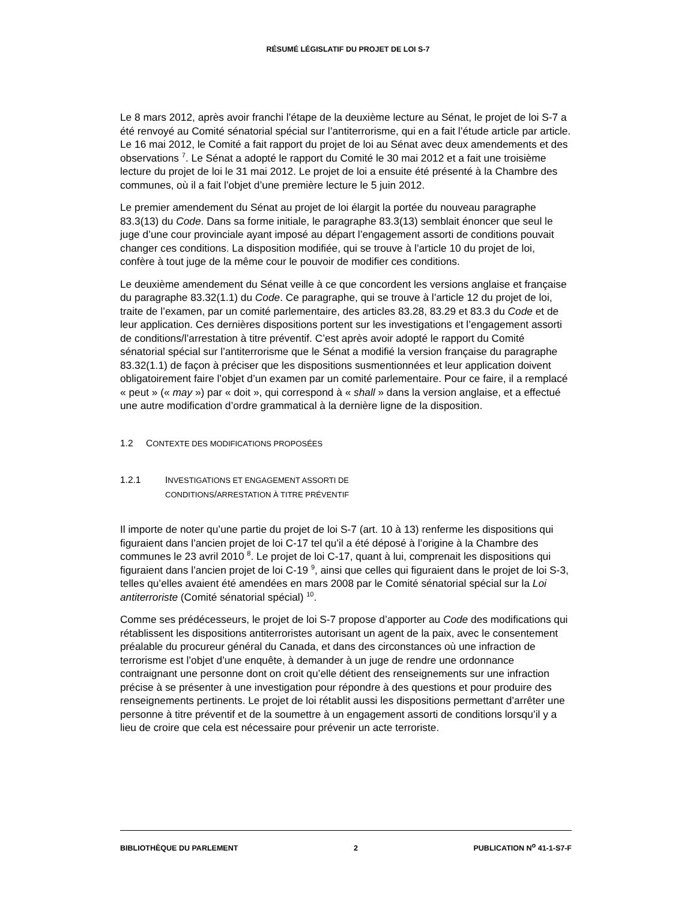RÉSUMÉ LÉGISLATIF DU PROJET DE LOI S-7
Le 8 mars 2012, après avoir franchi l’étape de la deuxième lecture au Sénat, le projet de loi S-7 a été renvoyé au Comité sénatorial spécial sur l’antiterrorisme, qui en a fait l’étude article par article. Le 16 mai 2012, le Comité a fait rapport du projet de loi au Sénat avec deux amendements et des observations <sup>7</sup>. Le Sénat a adopté le rapport du Comité le 30 mai 2012 et a fait une troisième lecture du projet de loi le 31 mai 2012. Le projet de loi a ensuite été présenté à la Chambre des communes, où il a fait l’objet d’une première lecture le 5 juin 2012.
Le premier amendement du Sénat au projet de loi élargit la portée du nouveau paragraphe 83.3(13) du Code. Dans sa forme initiale, le paragraphe 83.3(13) semblait énoncer que seul le juge d’une cour provinciale ayant imposé au départ l’engagement assorti de conditions pouvait changer ces conditions. La disposition modifiée, qui se trouve à l’article 10 du projet de loi, confère à tout juge de la même cour le pouvoir de modifier ces conditions.
Le deuxième amendement du Sénat veille à ce que concordent les versions anglaise et française du paragraphe 83.32(1.1) du Code. Ce paragraphe, qui se trouve à l’article 12 du projet de loi, traite de l’examen, par un comité parlementaire, des articles 83.28, 83.29 et 83.3 du Code et de leur application. Ces dernières dispositions portent sur les investigations et l’engagement assorti de conditions/l’arrestation à titre préventif. C’est après avoir adopté le rapport du Comité sénatorial spécial sur l’antiterrorisme que le Sénat a modifié la version française du paragraphe 83.32(1.1) de façon à préciser que les dispositions susmentionnées et leur application doivent obligatoirement faire l’objet d’un examen par un comité parlementaire. Pour ce faire, il a remplacé « peut » (« may ») par « doit », qui correspond à « shall » dans la version anglaise, et a effectué une autre modification d’ordre grammatical à la dernière ligne de la disposition.
1.2 CONTEXTE DES MODIFICATIONS PROPOSÉES
1.2.1 INVESTIGATIONS ET ENGAGEMENT ASSORTI DE
CONDITIONS/ARRESTATION À TITRE PRÉVENTIF
Il importe de noter qu’une partie du projet de loi S-7 (art. 10 à 13) renferme les dispositions qui figuraient dans l’ancien projet de loi C-17 tel qu’il a été déposé à l’origine à la Chambre des communes le 23 avril 2010 <sup>8</sup>. Le projet de loi C-17, quant à lui, comprenait les dispositions qui figuraient dans l’ancien projet de loi C-19 <sup>9</sup>, ainsi que celles qui figuraient dans le projet de loi S-3, telles qu’elles avaient été amendées en mars 2008 par le Comité sénatorial spécial sur la Loi antiterroriste (Comité sénatorial spécial) <sup>10</sup>.
Comme ses prédécesseurs, le projet de loi S-7 propose d’apporter au Code des modifications qui rétablissent les dispositions antiterroristes autorisant un agent de la paix, avec le consentement préalable du procureur général du Canada, et dans des circonstances où une infraction de terrorisme est l’objet d’une enquête, à demander à un juge de rendre une ordonnance contraignant une personne dont on croit qu’elle détient des renseignements sur une infraction précise à se présenter à une investigation pour répondre à des questions et pour produire des renseignements pertinents. Le projet de loi rétablit aussi les dispositions permettant d’arrêter une personne à titre préventif et de la soumettre à un engagement assorti de conditions lorsqu’il y a lieu de croire que cela est nécessaire pour prévenir un acte terroriste.
BIBLIOTHÈQUE DU PARLEMENT 2 PUBLICATION N<sup>o</sup> 41-1-S7-F